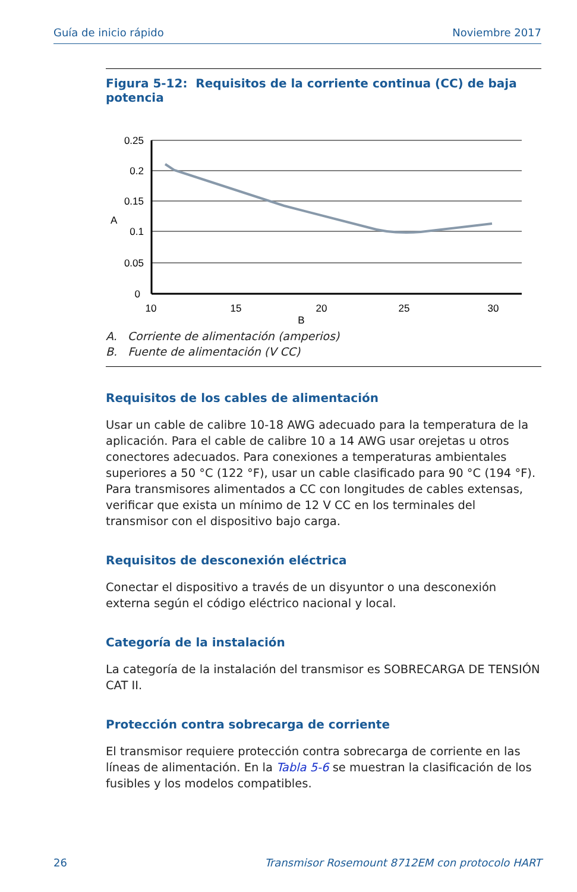Guía de inicio rápido Noviembre 2017
Figura 5-12: Requisitos de la corriente continua (CC) de baja potencia
0.25
0.2
0.15
A
0.1
0.05
0
10
15
20
25
30
B
A. Corriente de alimentación (amperios)
B. Fuente de alimentación (V CC)
Requisitos de los cables de alimentación
Usar un cable de calibre 10-18 AWG adecuado para la temperatura de la aplicación. Para el cable de calibre 10 a 14 AWG usar orejetas u otros conectores adecuados. Para conexiones a temperaturas ambientales superiores a 50 °C (122 °F), usar un cable clasificado para 90 °C (194 °F). Para transmisores alimentados a CC con longitudes de cables extensas, verificar que exista un mínimo de 12 V CC en los terminales del transmisor con el dispositivo bajo carga.
Requisitos de desconexión eléctrica
Conectar el dispositivo a través de un disyuntor o una desconexión externa según el código eléctrico nacional y local.
Categoría de la instalación
La categoría de la instalación del transmisor es SOBRECARGA DE TENSIÓN CAT II.
Protección contra sobrecarga de corriente
El transmisor requiere protección contra sobrecarga de corriente en las líneas de alimentación. En la Tabla 5-6 se muestran la clasificación de los fusibles y los modelos compatibles.
26 Transmisor Rosemount 8712EM con protocolo HART